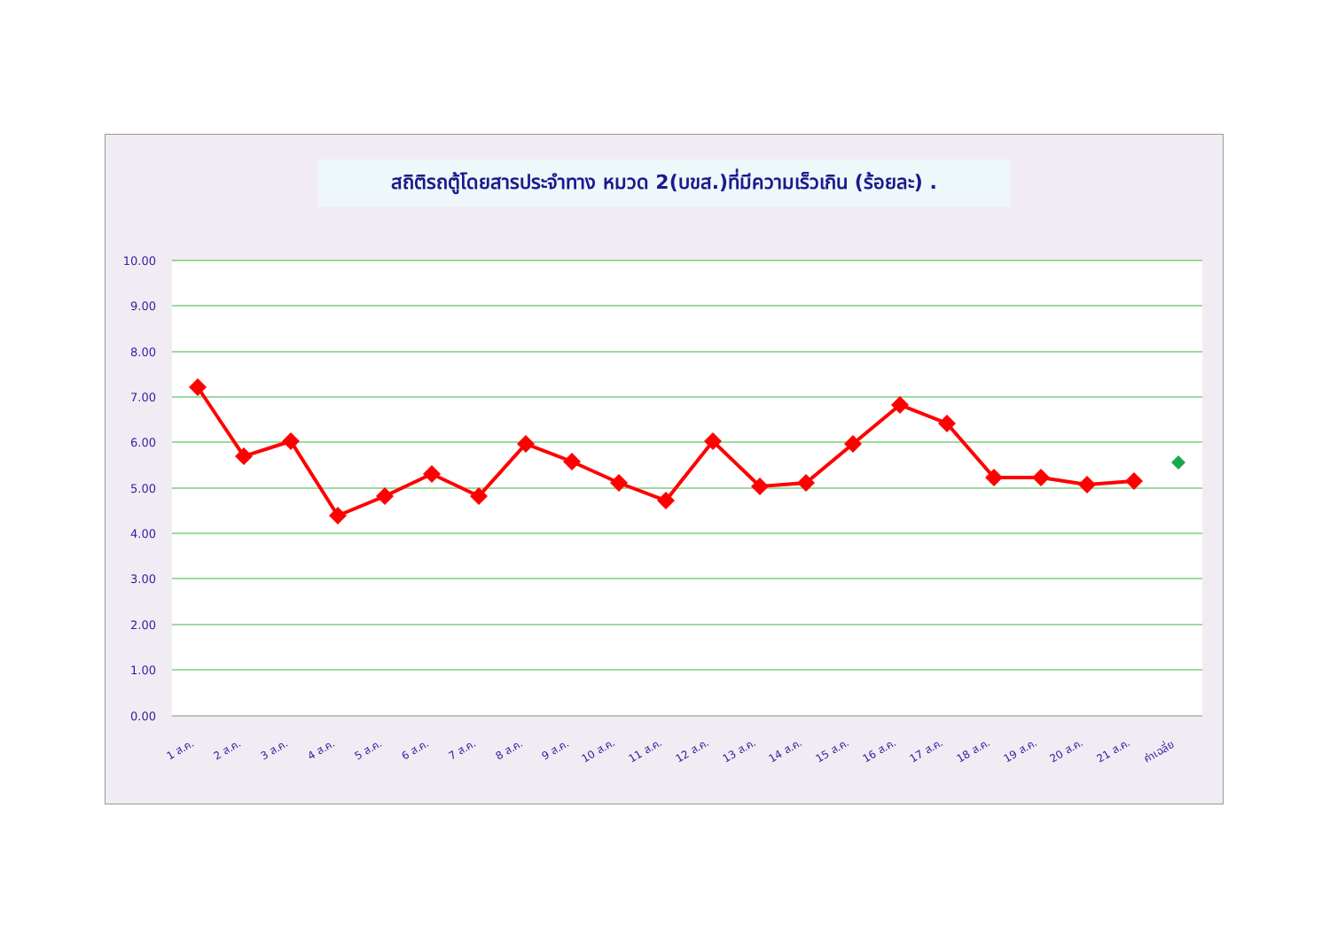สถิติรถตู้โดยสารประจำทาง หมวด 2(บขส.)ที่มีความเร็วเกิน (ร้อยละ) .
10.00
9.00
8.00
7.00
6.00
5.00
4.00
3.00
2.00
1.00
0.00
1 ส.ค.
2 ส.ค.
3 ส.ค.
4 ส.ค.
5 ส.ค.
6 ส.ค.
7 ส.ค.
8 ส.ค.
9 ส.ค.
10 ส.ค.
11 ส.ค.
12 ส.ค.
13 ส.ค.
14 ส.ค.
15 ส.ค.
16 ส.ค.
17 ส.ค.
18 ส.ค.
19 ส.ค.
20 ส.ค.
21 ส.ค.
ค่าเฉลี่ย